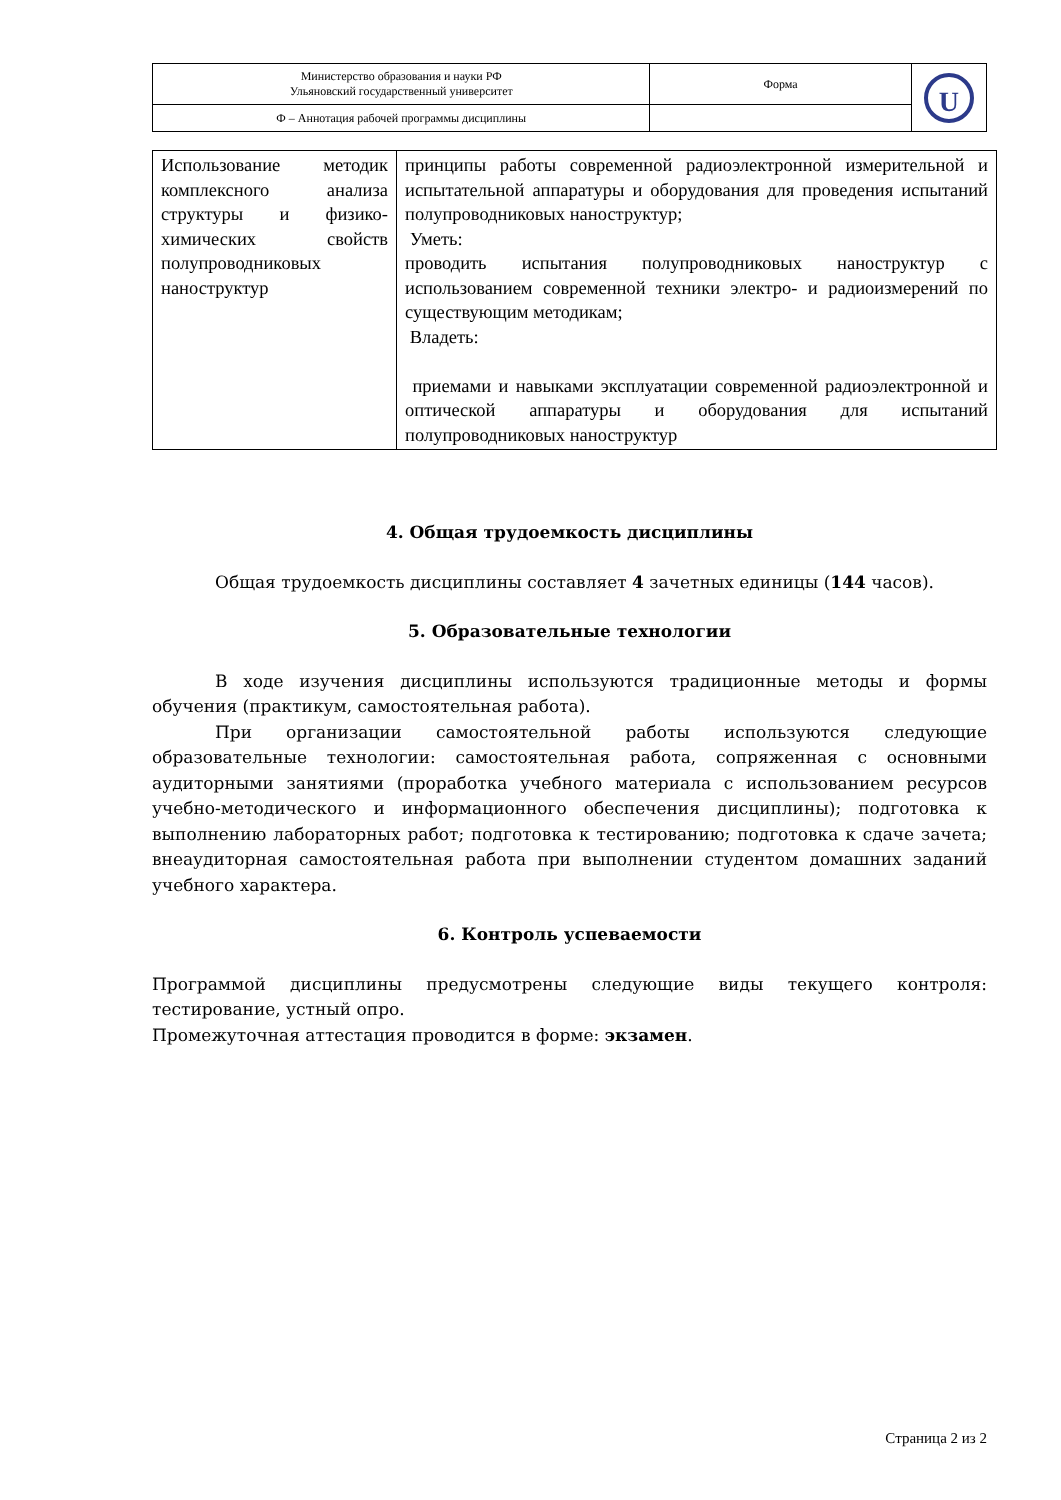| Министерство образования и науки РФ Ульяновский государственный университет | Форма | U |
| Ф – Аннотация рабочей программы дисциплины | | |
| Использование методик комплексного анализа структуры и физико-химических свойств полупроводниковых наноструктур | принципы работы современной радиоэлектронной измерительной и испытательной аппаратуры и оборудования для проведения испытаний полупроводниковых наноструктур; Уметь: проводить испытания полупроводниковых наноструктур с использованием современной техники электро- и радиоизмерений по существующим методикам; Владеть: приемами и навыками эксплуатации современной радиоэлектронной и оптической аппаратуры и оборудования для испытаний полупроводниковых наноструктур |
4. Общая трудоемкость дисциплины
Общая трудоемкость дисциплины составляет 4 зачетных единицы (144 часов).
5. Образовательные технологии
В ходе изучения дисциплины используются традиционные методы и формы обучения (практикум, самостоятельная работа).
При организации самостоятельной работы используются следующие образовательные технологии: самостоятельная работа, сопряженная с основными аудиторными занятиями (проработка учебного материала с использованием ресурсов учебно-методического и информационного обеспечения дисциплины); подготовка к выполнению лабораторных работ; подготовка к тестированию; подготовка к сдаче зачета; внеаудиторная самостоятельная работа при выполнении студентом домашних заданий учебного характера.
6. Контроль успеваемости
Программой дисциплины предусмотрены следующие виды текущего контроля: тестирование, устный опро.
Промежуточная аттестация проводится в форме: экзамен.
Страница 2 из 2